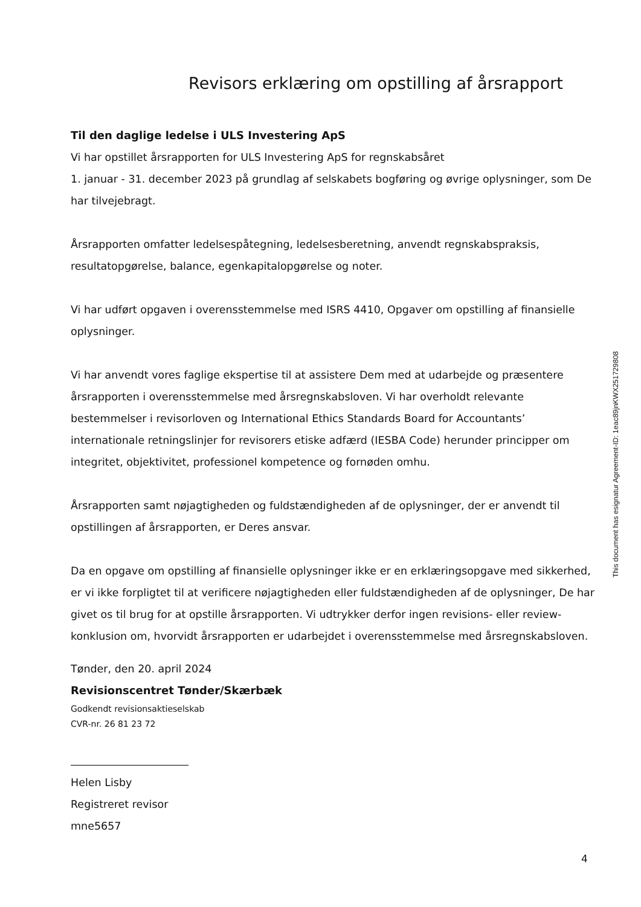Revisors erklæring om opstilling af årsrapport
Til den daglige ledelse i ULS Investering ApS
Vi har opstillet årsrapporten for ULS Investering ApS for regnskabsåret
1. januar - 31. december 2023 på grundlag af selskabets bogføring og øvrige oplysninger, som De har tilvejebragt.
Årsrapporten omfatter ledelsespåtegning, ledelsesberetning, anvendt regnskabspraksis, resultatopgørelse, balance, egenkapitalopgørelse og noter.
Vi har udført opgaven i overensstemmelse med ISRS 4410, Opgaver om opstilling af finansielle oplysninger.
Vi har anvendt vores faglige ekspertise til at assistere Dem med at udarbejde og præsentere årsrapporten i overensstemmelse med årsregnskabsloven. Vi har overholdt relevante bestemmelser i revisorloven og International Ethics Standards Board for Accountants’ internationale retningslinjer for revisorers etiske adfærd (IESBA Code) herunder principper om integritet, objektivitet, professionel kompetence og fornøden omhu.
Årsrapporten samt nøjagtigheden og fuldstændigheden af de oplysninger, der er anvendt til opstillingen af årsrapporten, er Deres ansvar.
Da en opgave om opstilling af finansielle oplysninger ikke er en erklæringsopgave med sikkerhed, er vi ikke forpligtet til at verificere nøjagtigheden eller fuldstændigheden af de oplysninger, De har givet os til brug for at opstille årsrapporten. Vi udtrykker derfor ingen revisions- eller review-konklusion om, hvorvidt årsrapporten er udarbejdet i overensstemmelse med årsregnskabsloven.
Tønder, den 20. april 2024
Revisionscentret Tønder/Skærbæk
Godkendt revisionsaktieselskab
CVR-nr. 26 81 23 72
Helen Lisby
Registreret revisor
mne5657
This document has esignatur Agreement-ID: 1eac89jnKWX251729808
4